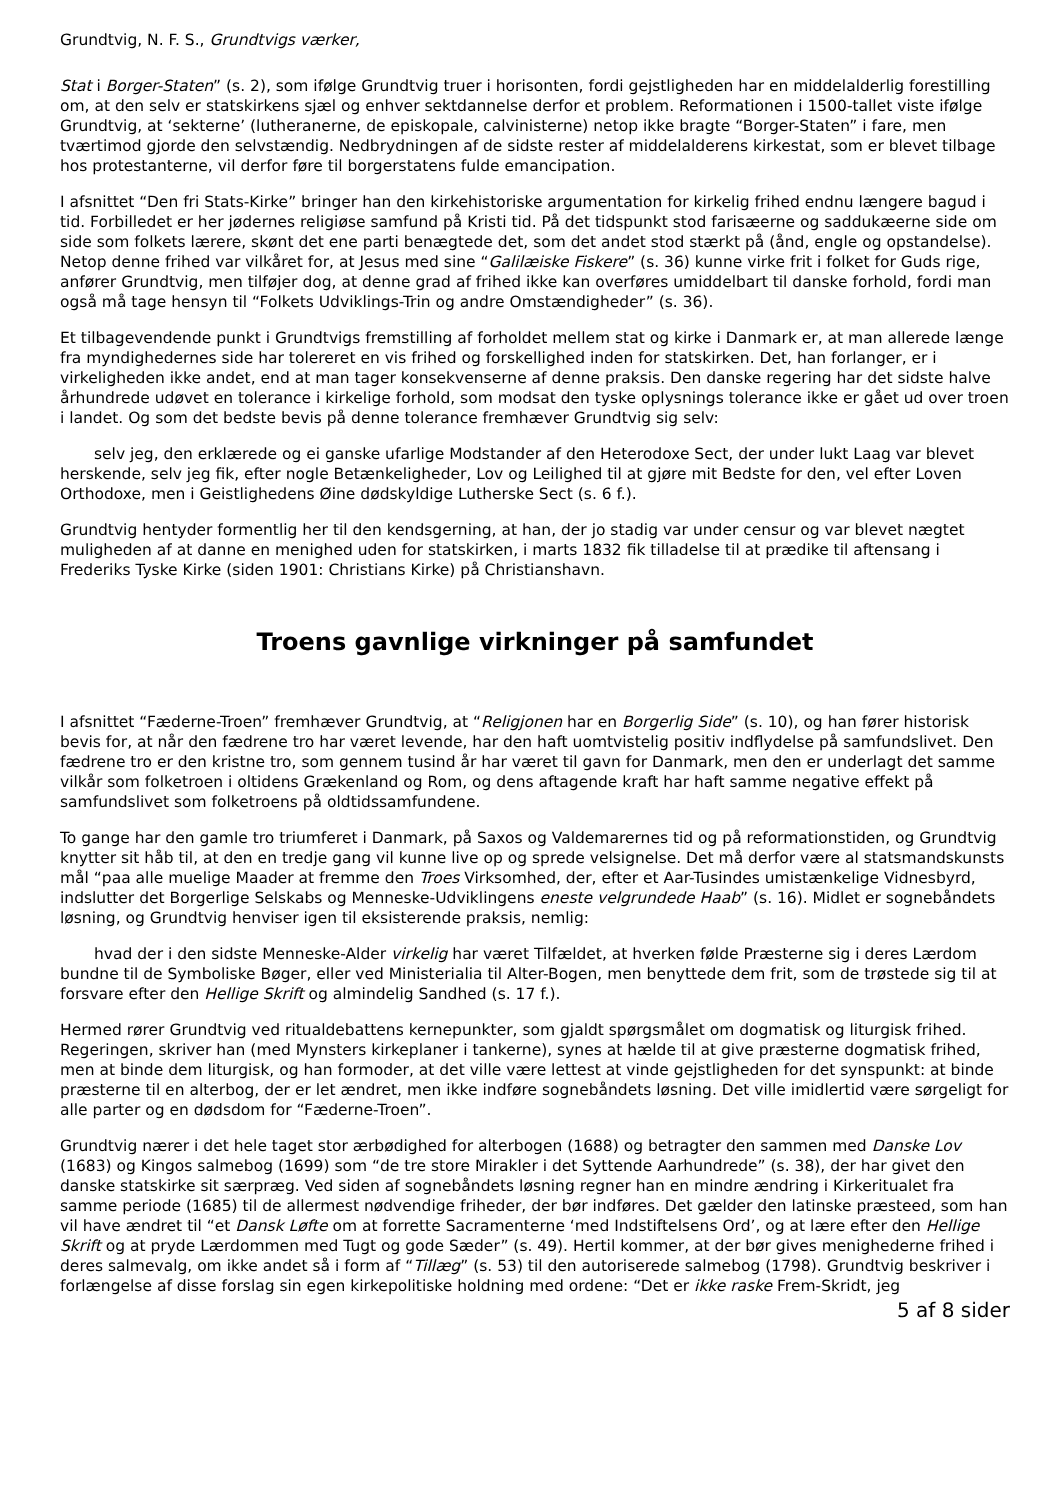Grundtvig, N. F. S., Grundtvigs værker,
Stat i Borger-Staten” (s. 2), som ifølge Grundtvig truer i horisonten, fordi gejstligheden har en middelalderlig forestilling om, at den selv er statskirkens sjæl og enhver sektdannelse derfor et problem. Reformationen i 1500-tallet viste ifølge Grundtvig, at ‘sekterne’ (lutheranerne, de episkopale, calvinisterne) netop ikke bragte “Borger-Staten” i fare, men tværtimod gjorde den selvstændig. Nedbrydningen af de sidste rester af middelalderens kirkestat, som er blevet tilbage hos protestanterne, vil derfor føre til borgerstatens fulde emancipation.
I afsnittet “Den fri Stats-Kirke” bringer han den kirkehistoriske argumentation for kirkelig frihed endnu længere bagud i tid. Forbilledet er her jødernes religiøse samfund på Kristi tid. På det tidspunkt stod farisæerne og saddukæerne side om side som folkets lærere, skønt det ene parti benægtede det, som det andet stod stærkt på (ånd, engle og opstandelse). Netop denne frihed var vilkåret for, at Jesus med sine “Galilæiske Fiskere” (s. 36) kunne virke frit i folket for Guds rige, anfører Grundtvig, men tilføjer dog, at denne grad af frihed ikke kan overføres umiddelbart til danske forhold, fordi man også må tage hensyn til “Folkets Udviklings-Trin og andre Omstændigheder” (s. 36).
Et tilbagevendende punkt i Grundtvigs fremstilling af forholdet mellem stat og kirke i Danmark er, at man allerede længe fra myndighedernes side har tolereret en vis frihed og forskellighed inden for statskirken. Det, han forlanger, er i virkeligheden ikke andet, end at man tager konsekvenserne af denne praksis. Den danske regering har det sidste halve århundrede udøvet en tolerance i kirkelige forhold, som modsat den tyske oplysnings tolerance ikke er gået ud over troen i landet. Og som det bedste bevis på denne tolerance fremhæver Grundtvig sig selv:
selv jeg, den erklærede og ei ganske ufarlige Modstander af den Heterodoxe Sect, der under lukt Laag var blevet herskende, selv jeg fik, efter nogle Betænkeligheder, Lov og Leilighed til at gjøre mit Bedste for den, vel efter Loven Orthodoxe, men i Geistlighedens Øine dødskyldige Lutherske Sect (s. 6 f.).
Grundtvig hentyder formentlig her til den kendsgerning, at han, der jo stadig var under censur og var blevet nægtet muligheden af at danne en menighed uden for statskirken, i marts 1832 fik tilladelse til at prædike til aftensang i Frederiks Tyske Kirke (siden 1901: Christians Kirke) på Christianshavn.
Troens gavnlige virkninger på samfundet
I afsnittet “Fæderne-Troen” fremhæver Grundtvig, at “Religjonen har en Borgerlig Side” (s. 10), og han fører historisk bevis for, at når den fædrene tro har været levende, har den haft uomtvistelig positiv indflydelse på samfundslivet. Den fædrene tro er den kristne tro, som gennem tusind år har været til gavn for Danmark, men den er underlagt det samme vilkår som folketroen i oltidens Grækenland og Rom, og dens aftagende kraft har haft samme negative effekt på samfundslivet som folketroens på oldtidssamfundene.
To gange har den gamle tro triumferet i Danmark, på Saxos og Valdemarernes tid og på reformationstiden, og Grundtvig knytter sit håb til, at den en tredje gang vil kunne live op og sprede velsignelse. Det må derfor være al statsmandskunsts mål “paa alle muelige Maader at fremme den Troes Virksomhed, der, efter et Aar-Tusindes umistænkelige Vidnesbyrd, indslutter det Borgerlige Selskabs og Menneske-Udviklingens eneste velgrundede Haab” (s. 16). Midlet er sognebåndets løsning, og Grundtvig henviser igen til eksisterende praksis, nemlig:
hvad der i den sidste Menneske-Alder virkelig har været Tilfældet, at hverken følde Præsterne sig i deres Lærdom bundne til de Symboliske Bøger, eller ved Ministerialia til Alter-Bogen, men benyttede dem frit, som de trøstede sig til at forsvare efter den Hellige Skrift og almindelig Sandhed (s. 17 f.).
Hermed rører Grundtvig ved ritualdebattens kernepunkter, som gjaldt spørgsmålet om dogmatisk og liturgisk frihed. Regeringen, skriver han (med Mynsters kirkeplaner i tankerne), synes at hælde til at give præsterne dogmatisk frihed, men at binde dem liturgisk, og han formoder, at det ville være lettest at vinde gejstligheden for det synspunkt: at binde præsterne til en alterbog, der er let ændret, men ikke indføre sognebåndets løsning. Det ville imidlertid være sørgeligt for alle parter og en dødsdom for “Fæderne-Troen”.
Grundtvig nærer i det hele taget stor ærbødighed for alterbogen (1688) og betragter den sammen med Danske Lov (1683) og Kingos salmebog (1699) som “de tre store Mirakler i det Syttende Aarhundrede” (s. 38), der har givet den danske statskirke sit særpræg. Ved siden af sognebåndets løsning regner han en mindre ændring i Kirkeritualet fra samme periode (1685) til de allermest nødvendige friheder, der bør indføres. Det gælder den latinske præsteed, som han vil have ændret til “et Dansk Løfte om at forrette Sacramenterne ‘med Indstiftelsens Ord’, og at lære efter den Hellige Skrift og at pryde Lærdommen med Tugt og gode Sæder” (s. 49). Hertil kommer, at der bør gives menighederne frihed i deres salmevalg, om ikke andet så i form af “Tillæg” (s. 53) til den autoriserede salmebog (1798). Grundtvig beskriver i forlængelse af disse forslag sin egen kirkepolitiske holdning med ordene: “Det er ikke raske Frem-Skridt, jeg
5 af 8 sider